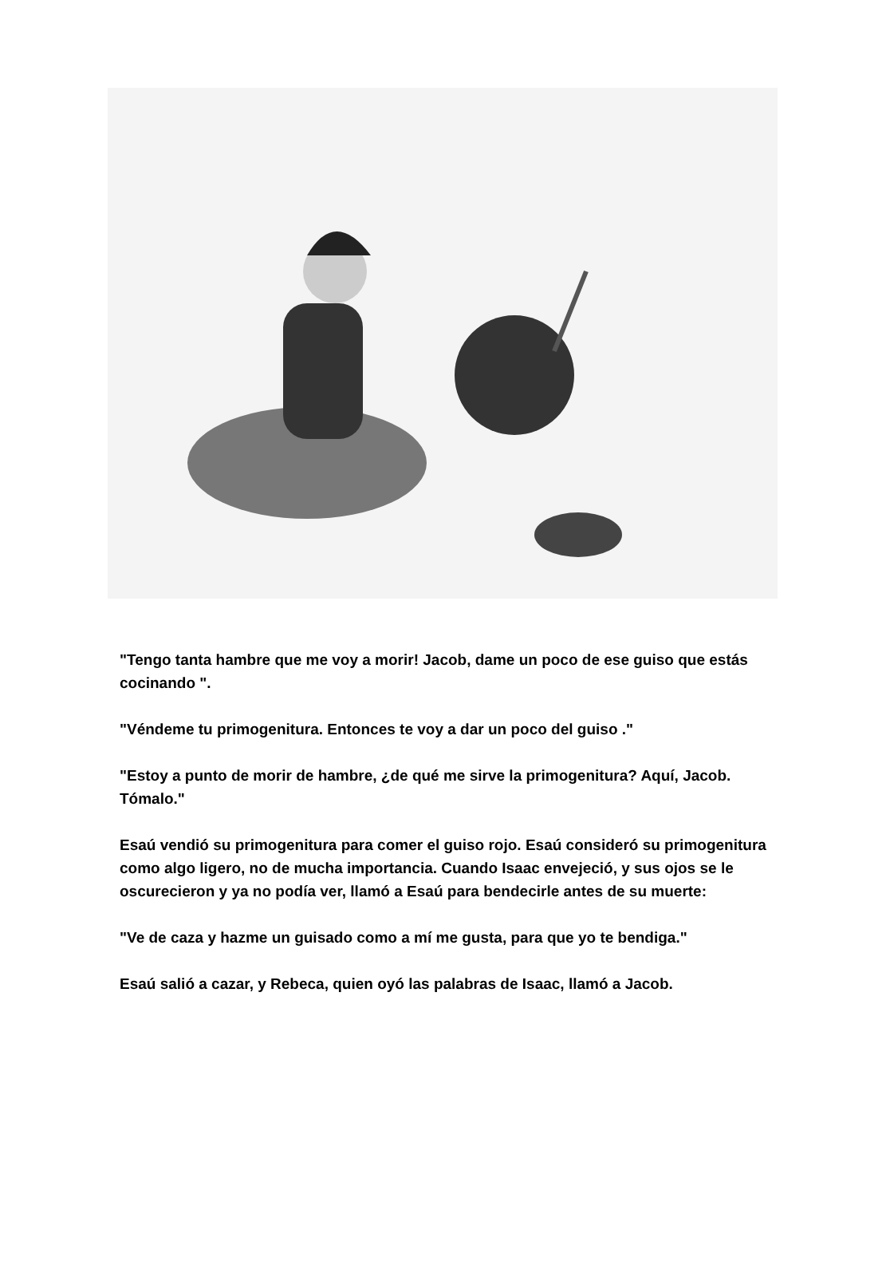"Tengo tanta hambre que me voy a morir! Jacob, dame un poco de ese guiso que estás cocinando ".
"Véndeme tu primogenitura. Entonces te voy a dar un poco del guiso ."
"Estoy a punto de morir de hambre, ¿de qué me sirve la primogenitura? Aquí, Jacob. Tómalo."
Esaú vendió su primogenitura para comer el guiso rojo. Esaú consideró su primogenitura como algo ligero, no de mucha importancia. Cuando Isaac envejeció, y sus ojos se le oscurecieron y ya no podía ver, llamó a Esaú para bendecirle antes de su muerte:
"Ve de caza y hazme un guisado como a mí me gusta, para que yo te bendiga."
Esaú salió a cazar, y Rebeca, quien oyó las palabras de Isaac, llamó a Jacob.